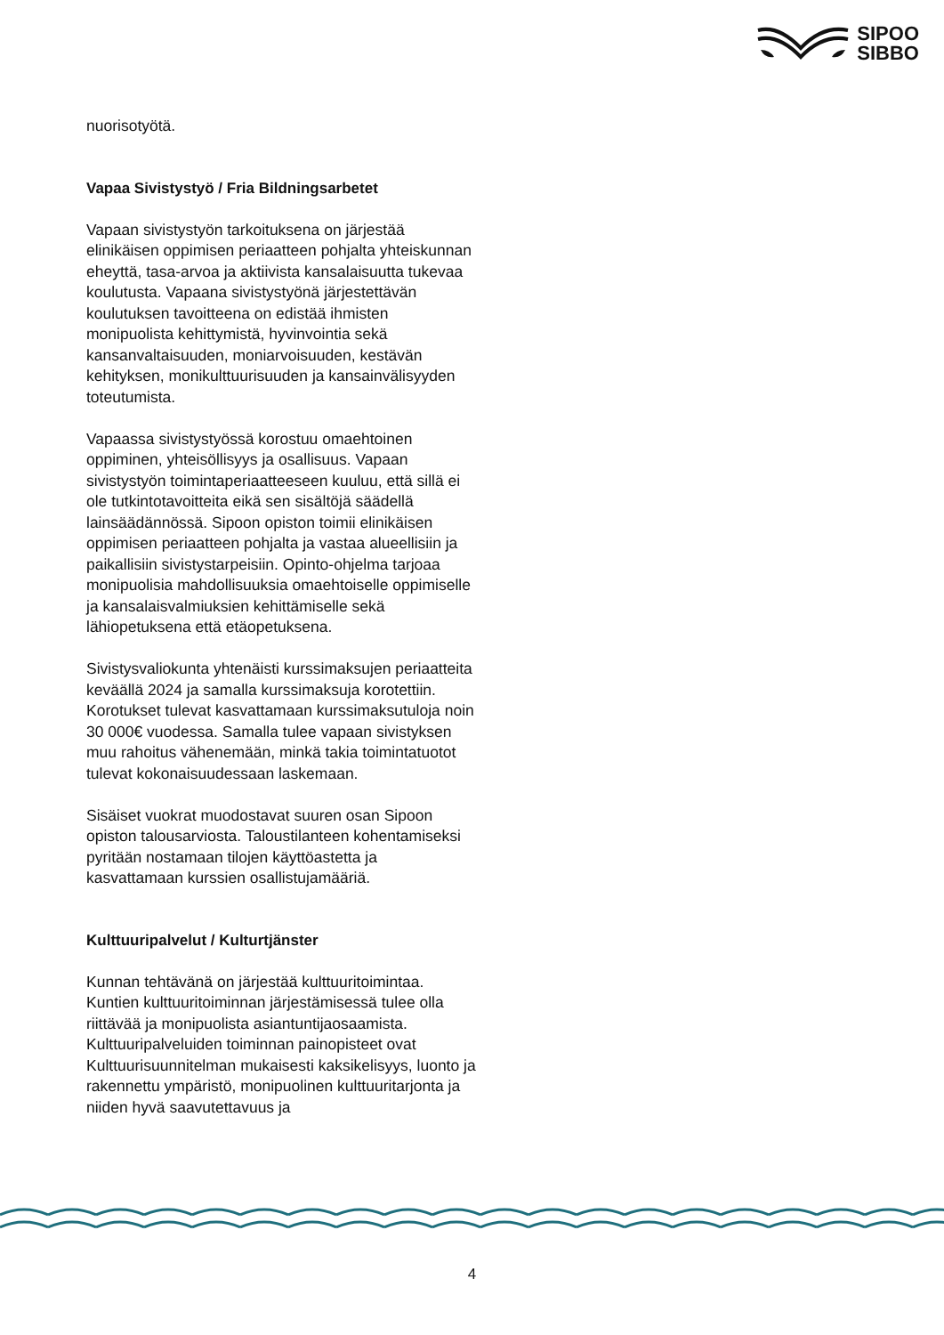SIPOO
SIBBO
nuorisotyötä.
Vapaa Sivistystyö / Fria Bildningsarbetet
Vapaan sivistystyön tarkoituksena on järjestää elinikäisen oppimisen periaatteen pohjalta yhteiskunnan eheyttä, tasa-arvoa ja aktiivista kansalaisuutta tukevaa koulutusta. Vapaana sivistystyönä järjestettävän koulutuksen tavoitteena on edistää ihmisten monipuolista kehittymistä, hyvinvointia sekä kansanvaltaisuuden, moniarvoisuuden, kestävän kehityksen, monikulttuurisuuden ja kansainvälisyyden toteutumista.
Vapaassa sivistystyössä korostuu omaehtoinen oppiminen, yhteisöllisyys ja osallisuus. Vapaan sivistystyön toimintaperiaatteeseen kuuluu, että sillä ei ole tutkintotavoitteita eikä sen sisältöjä säädellä lainsäädännössä. Sipoon opiston toimii elinikäisen oppimisen periaatteen pohjalta ja vastaa alueellisiin ja paikallisiin sivistystarpeisiin. Opinto-ohjelma tarjoaa monipuolisia mahdollisuuksia omaehtoiselle oppimiselle ja kansalaisvalmiuksien kehittämiselle sekä lähiopetuksena että etäopetuksena.
Sivistysvaliokunta yhtenäisti kurssimaksujen periaatteita keväällä 2024 ja samalla kurssimaksuja korotettiin. Korotukset tulevat kasvattamaan kurssimaksutuloja noin 30 000€ vuodessa. Samalla tulee vapaan sivistyksen muu rahoitus vähenemään, minkä takia toimintatuotot tulevat kokonaisuudessaan laskemaan.
Sisäiset vuokrat muodostavat suuren osan Sipoon opiston talousarviosta. Taloustilanteen kohentamiseksi pyritään nostamaan tilojen käyttöastetta ja kasvattamaan kurssien osallistujamääriä.
Kulttuuripalvelut / Kulturtjänster
Kunnan tehtävänä on järjestää kulttuuritoimintaa. Kuntien kulttuuritoiminnan järjestämisessä tulee olla riittävää ja monipuolista asiantuntijaosaamista. Kulttuuripalveluiden toiminnan painopisteet ovat Kulttuurisuunnitelman mukaisesti kaksikelisyys, luonto ja rakennettu ympäristö, monipuolinen kulttuuritarjonta ja niiden hyvä saavutettavuus ja
4